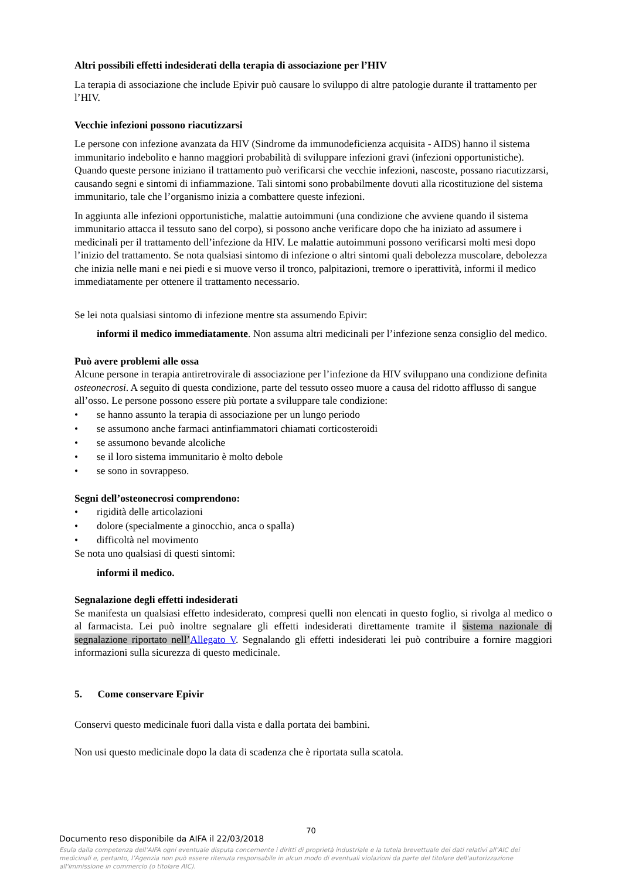Altri possibili effetti indesiderati della terapia di associazione per l’HIV
La terapia di associazione che include Epivir può causare lo sviluppo di altre patologie durante il trattamento per l’HIV.
Vecchie infezioni possono riacutizzarsi
Le persone con infezione avanzata da HIV (Sindrome da immunodeficienza acquisita - AIDS) hanno il sistema immunitario indebolito e hanno maggiori probabilità di sviluppare infezioni gravi (infezioni opportunistiche). Quando queste persone iniziano il trattamento può verificarsi che vecchie infezioni, nascoste, possano riacutizzarsi, causando segni e sintomi di infiammazione. Tali sintomi sono probabilmente dovuti alla ricostituzione del sistema immunitario, tale che l’organismo inizia a combattere queste infezioni.
In aggiunta alle infezioni opportunistiche, malattie autoimmuni (una condizione che avviene quando il sistema immunitario attacca il tessuto sano del corpo), si possono anche verificare dopo che ha iniziato ad assumere i medicinali per il trattamento dell’infezione da HIV. Le malattie autoimmuni possono verificarsi molti mesi dopo l’inizio del trattamento. Se nota qualsiasi sintomo di infezione o altri sintomi quali debolezza muscolare, debolezza che inizia nelle mani e nei piedi e si muove verso il tronco, palpitazioni, tremore o iperattività, informi il medico immediatamente per ottenere il trattamento necessario.
Se lei nota qualsiasi sintomo di infezione mentre sta assumendo Epivir:
informi il medico immediatamente. Non assuma altri medicinali per l’infezione senza consiglio del medico.
Può avere problemi alle ossa
Alcune persone in terapia antiretrovirale di associazione per l’infezione da HIV sviluppano una condizione definita osteonecrosi. A seguito di questa condizione, parte del tessuto osseo muore a causa del ridotto afflusso di sangue all’osso. Le persone possono essere più portate a sviluppare tale condizione:
• se hanno assunto la terapia di associazione per un lungo periodo
• se assumono anche farmaci antinfiammatori chiamati corticosteroidi
• se assumono bevande alcoliche
• se il loro sistema immunitario è molto debole
• se sono in sovrappeso.
Segni dell’osteonecrosi comprendono:
• rigidità delle articolazioni
• dolore (specialmente a ginocchio, anca o spalla)
• difficoltà nel movimento
Se nota uno qualsiasi di questi sintomi:
informi il medico.
Segnalazione degli effetti indesiderati
Se manifesta un qualsiasi effetto indesiderato, compresi quelli non elencati in questo foglio, si rivolga al medico o al farmacista. Lei può inoltre segnalare gli effetti indesiderati direttamente tramite il sistema nazionale di segnalazione riportato nell’Allegato V. Segnalando gli effetti indesiderati lei può contribuire a fornire maggiori informazioni sulla sicurezza di questo medicinale.
5. Come conservare Epivir
Conservi questo medicinale fuori dalla vista e dalla portata dei bambini.
Non usi questo medicinale dopo la data di scadenza che è riportata sulla scatola.
70
Documento reso disponibile da AIFA il 22/03/2018
Esula dalla competenza dell’AIFA ogni eventuale disputa concernente i diritti di proprietà industriale e la tutela brevettuale dei dati relativi all’AIC dei medicinali e, pertanto, l’Agenzia non può essere ritenuta responsabile in alcun modo di eventuali violazioni da parte del titolare dell'autorizzazione all'immissione in commercio (o titolare AIC).